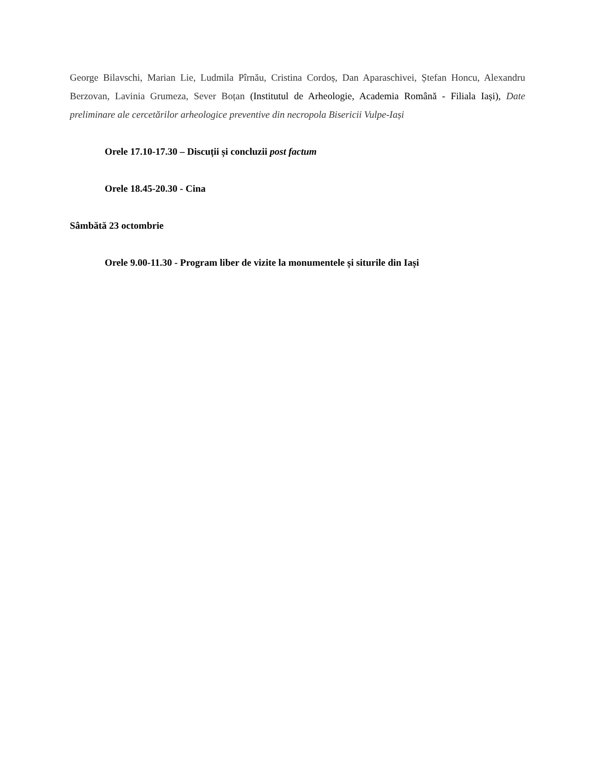George Bilavschi, Marian Lie, Ludmila Pîrnău, Cristina Cordoș, Dan Aparaschivei, Ștefan Honcu, Alexandru Berzovan, Lavinia Grumeza, Sever Boțan (Institutul de Arheologie, Academia Română - Filiala Iași), Date preliminare ale cercetărilor arheologice preventive din necropola Bisericii Vulpe-Iași
Orele 17.10-17.30 – Discuții și concluzii post factum
Orele 18.45-20.30 - Cina
Sâmbătă 23 octombrie
Orele 9.00-11.30 - Program liber de vizite la monumentele și siturile din Iași